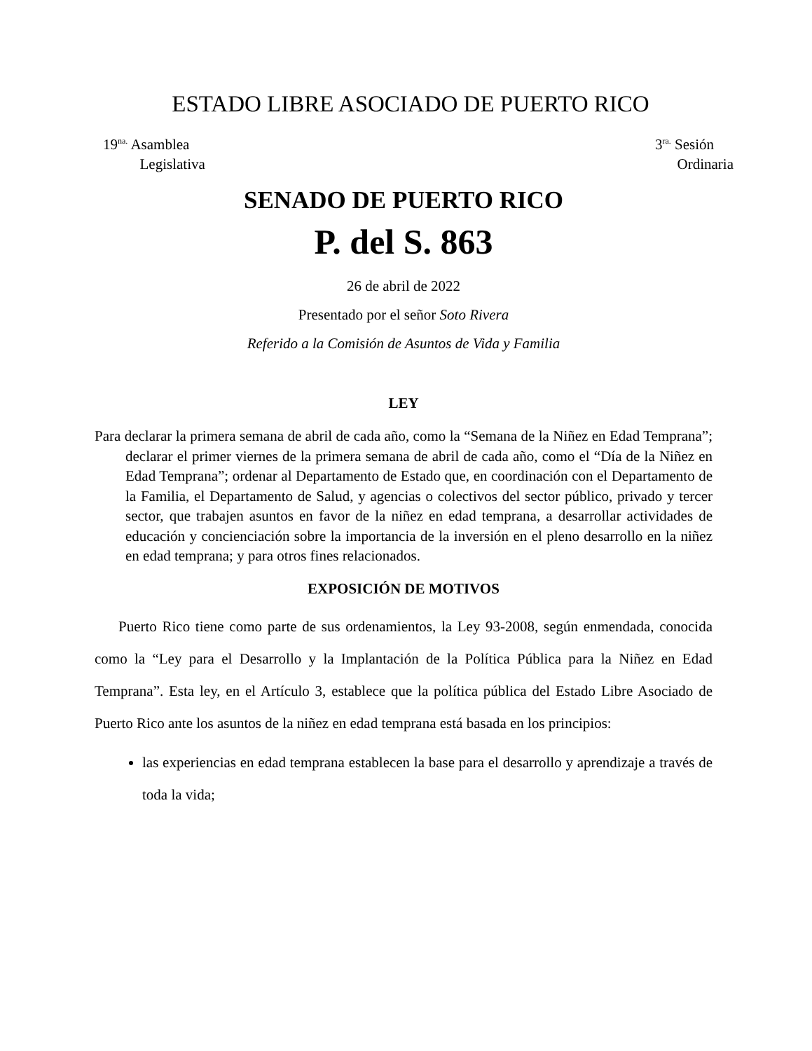ESTADO LIBRE ASOCIADO DE PUERTO RICO
19<sup>na.</sup> Asamblea
Legislativa
3<sup>ra.</sup> Sesión
Ordinaria
SENADO DE PUERTO RICO
P. del S. 863
26 de abril de 2022
Presentado por el señor Soto Rivera
Referido a la Comisión de Asuntos de Vida y Familia
LEY
Para declarar la primera semana de abril de cada año, como la “Semana de la Niñez en Edad Temprana”; declarar el primer viernes de la primera semana de abril de cada año, como el “Día de la Niñez en Edad Temprana”; ordenar al Departamento de Estado que, en coordinación con el Departamento de la Familia, el Departamento de Salud, y agencias o colectivos del sector público, privado y tercer sector, que trabajen asuntos en favor de la niñez en edad temprana, a desarrollar actividades de educación y concienciación sobre la importancia de la inversión en el pleno desarrollo en la niñez en edad temprana; y para otros fines relacionados.
EXPOSICIÓN DE MOTIVOS
Puerto Rico tiene como parte de sus ordenamientos, la Ley 93-2008, según enmendada, conocida como la “Ley para el Desarrollo y la Implantación de la Política Pública para la Niñez en Edad Temprana”. Esta ley, en el Artículo 3, establece que la política pública del Estado Libre Asociado de Puerto Rico ante los asuntos de la niñez en edad temprana está basada en los principios:
las experiencias en edad temprana establecen la base para el desarrollo y aprendizaje a través de toda la vida;